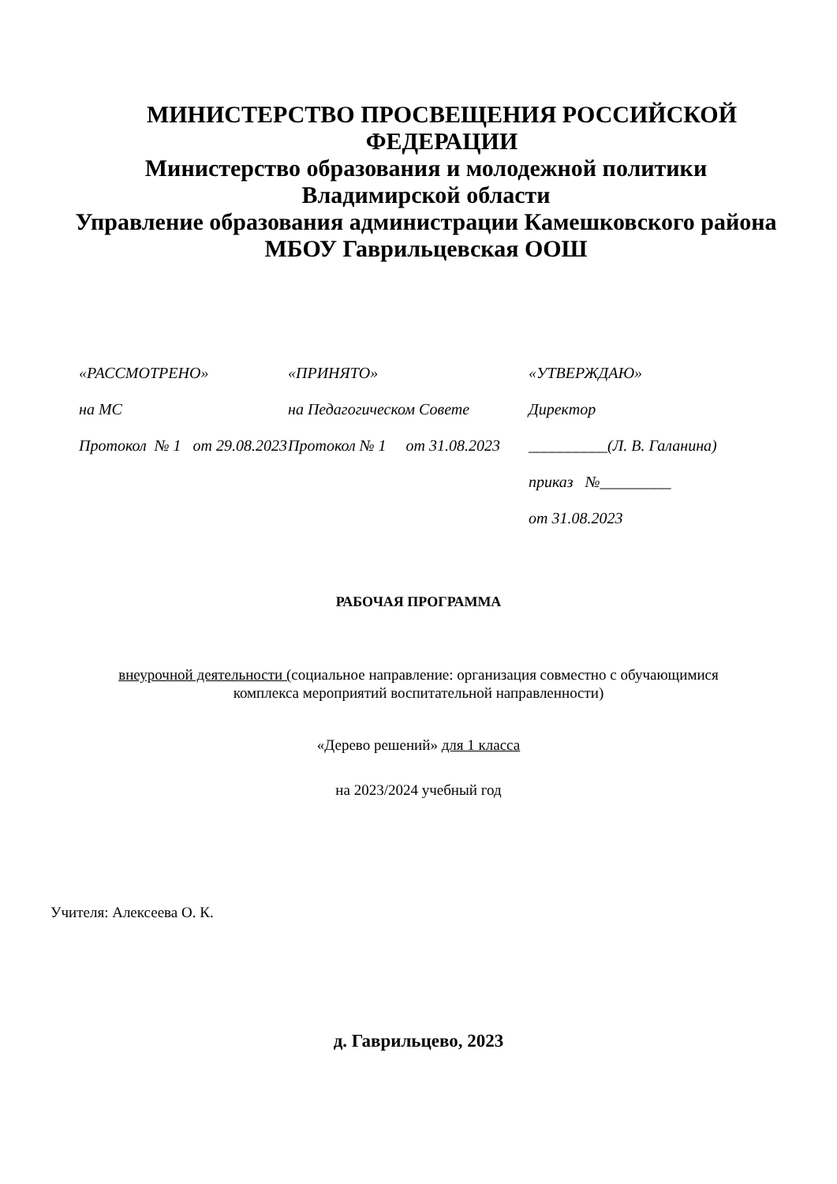МИНИСТЕРСТВО ПРОСВЕЩЕНИЯ РОССИЙСКОЙ ФЕДЕРАЦИИ
Министерство образования и молодежной политики Владимирской области
Управление образования администрации Камешковского района
МБОУ Гаврильцевская ООШ
«РАССМОТРЕНО»
на МС
Протокол № 1 от 29.08.2023
«ПРИНЯТО»
на Педагогическом Совете
Протокол № 1 от 31.08.2023
«УТВЕРЖДАЮ»
Директор
__________(Л. В. Галанина)
приказ №_________
от 31.08.2023
РАБОЧАЯ ПРОГРАММА
внеурочной деятельности (социальное направление: организация совместно с обучающимися
комплекса мероприятий воспитательной направленности)
«Дерево решений» для 1 класса
на 2023/2024 учебный год
Учителя: Алексеева О. К.
д. Гаврильцево, 2023